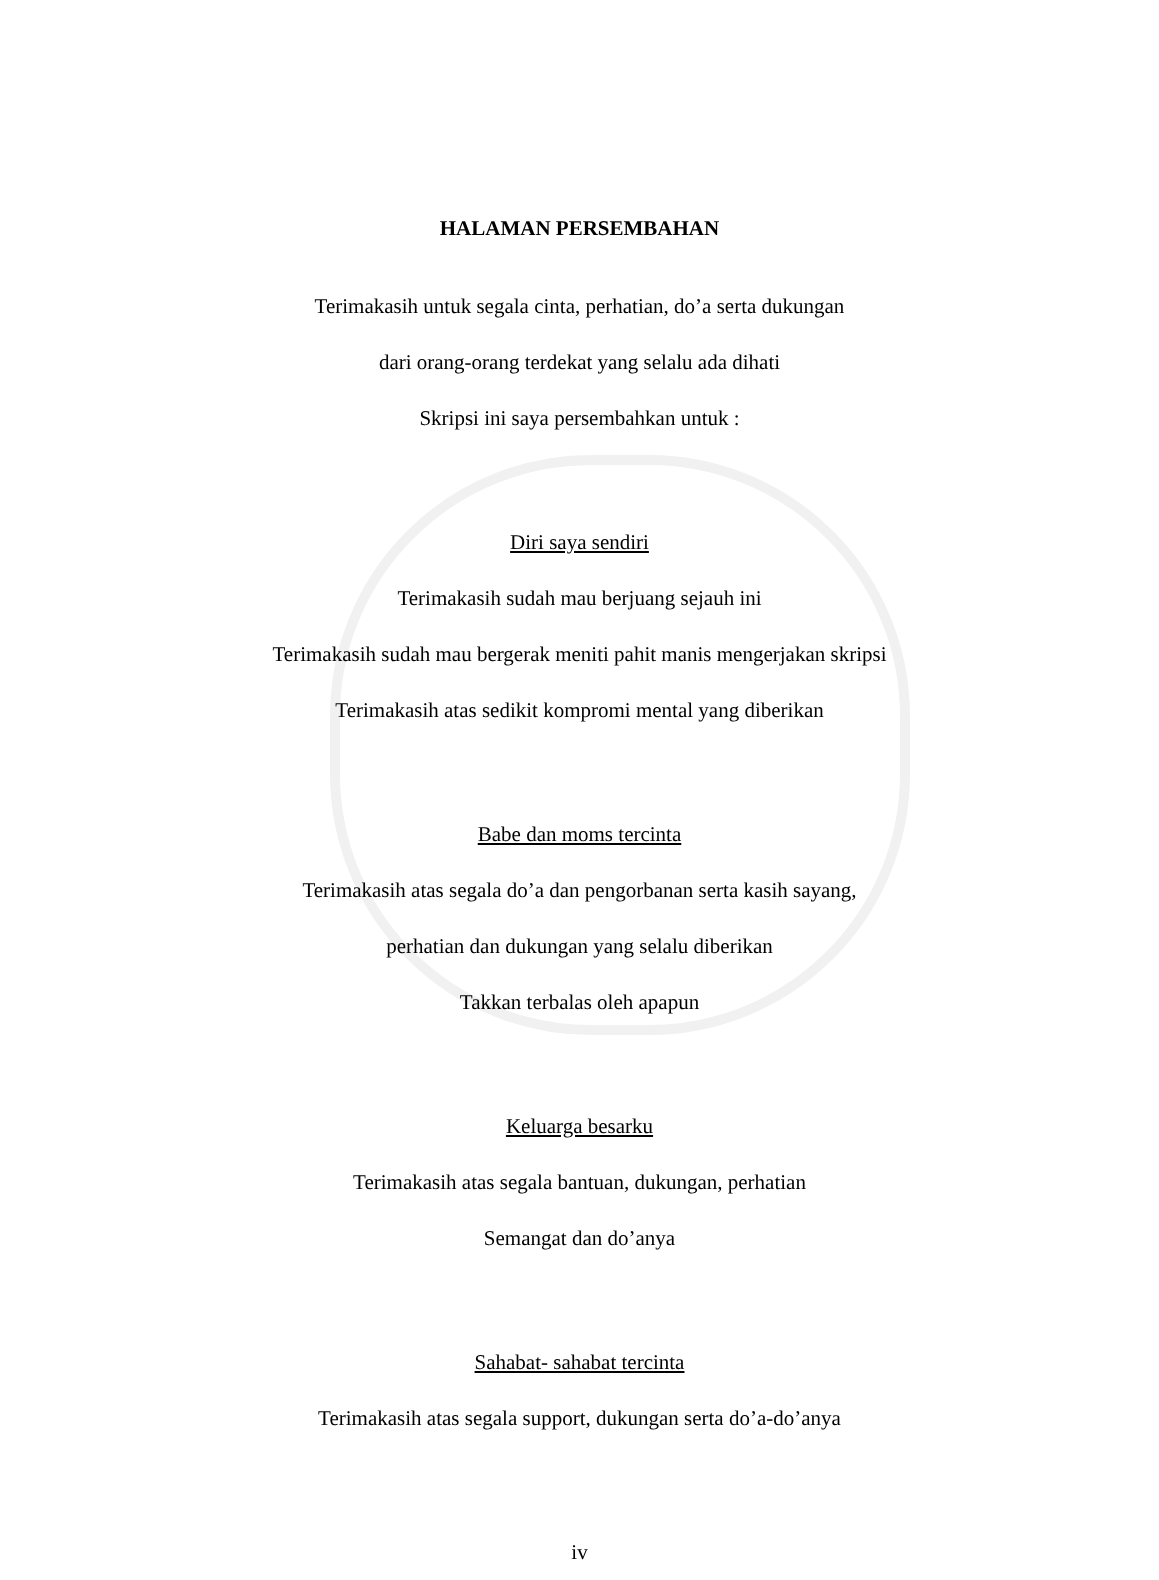HALAMAN PERSEMBAHAN
Terimakasih untuk segala cinta, perhatian, do’a serta dukungan
dari orang-orang terdekat yang selalu ada dihati
Skripsi ini saya persembahkan untuk :
Diri saya sendiri
Terimakasih sudah mau berjuang sejauh ini
Terimakasih sudah mau bergerak meniti pahit manis mengerjakan skripsi
Terimakasih atas sedikit kompromi mental yang diberikan
Babe dan moms tercinta
Terimakasih atas segala do’a dan pengorbanan serta kasih sayang,
perhatian dan dukungan yang selalu diberikan
Takkan terbalas oleh apapun
Keluarga besarku
Terimakasih atas segala bantuan, dukungan, perhatian
Semangat dan do’anya
Sahabat- sahabat tercinta
Terimakasih atas segala support, dukungan serta do’a-do’anya
iv